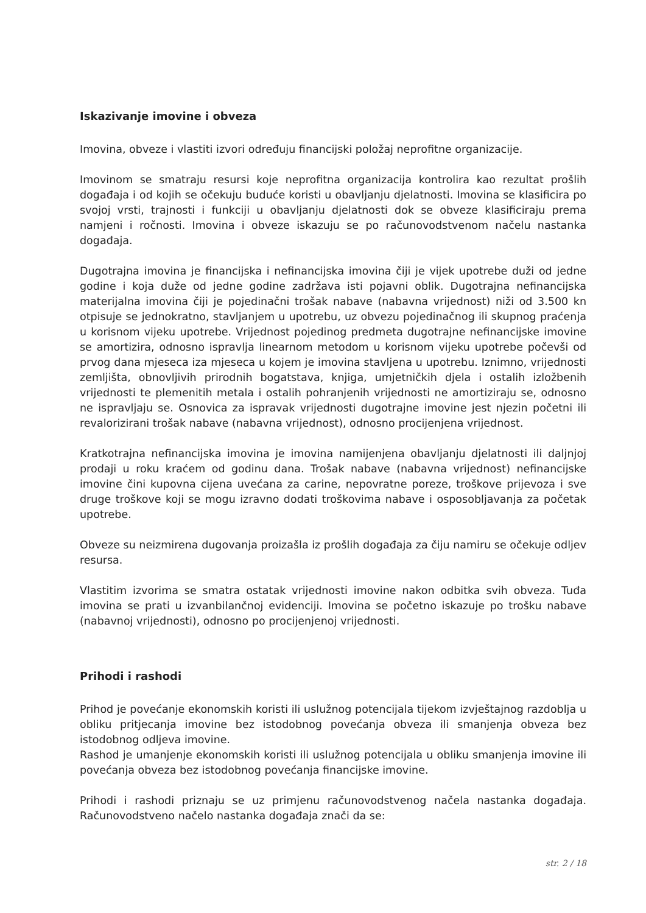Iskazivanje imovine i obveza
Imovina, obveze i vlastiti izvori određuju financijski položaj neprofitne organizacije.
Imovinom se smatraju resursi koje neprofitna organizacija kontrolira kao rezultat prošlih događaja i od kojih se očekuju buduće koristi u obavljanju djelatnosti. Imovina se klasificira po svojoj vrsti, trajnosti i funkciji u obavljanju djelatnosti dok se obveze klasificiraju prema namjeni i ročnosti. Imovina i obveze iskazuju se po računovodstvenom načelu nastanka događaja.
Dugotrajna imovina je financijska i nefinancijska imovina čiji je vijek upotrebe duži od jedne godine i koja duže od jedne godine zadržava isti pojavni oblik. Dugotrajna nefinancijska materijalna imovina čiji je pojedinačni trošak nabave (nabavna vrijednost) niži od 3.500 kn otpisuje se jednokratno, stavljanjem u upotrebu, uz obvezu pojedinačnog ili skupnog praćenja u korisnom vijeku upotrebe. Vrijednost pojedinog predmeta dugotrajne nefinancijske imovine se amortizira, odnosno ispravlja linearnom metodom u korisnom vijeku upotrebe počevši od prvog dana mjeseca iza mjeseca u kojem je imovina stavljena u upotrebu. Iznimno, vrijednosti zemljišta, obnovljivih prirodnih bogatstava, knjiga, umjetničkih djela i ostalih izložbenih vrijednosti te plemenitih metala i ostalih pohranjenih vrijednosti ne amortiziraju se, odnosno ne ispravljaju se. Osnovica za ispravak vrijednosti dugotrajne imovine jest njezin početni ili revalorizirani trošak nabave (nabavna vrijednost), odnosno procijenjena vrijednost.
Kratkotrajna nefinancijska imovina je imovina namijenjena obavljanju djelatnosti ili daljnjoj prodaji u roku kraćem od godinu dana. Trošak nabave (nabavna vrijednost) nefinancijske imovine čini kupovna cijena uvećana za carine, nepovratne poreze, troškove prijevoza i sve druge troškove koji se mogu izravno dodati troškovima nabave i osposobljavanja za početak upotrebe.
Obveze su neizmirena dugovanja proizašla iz prošlih događaja za čiju namiru se očekuje odljev resursa.
Vlastitim izvorima se smatra ostatak vrijednosti imovine nakon odbitka svih obveza. Tuđa imovina se prati u izvanbilančnoj evidenciji. Imovina se početno iskazuje po trošku nabave (nabavnoj vrijednosti), odnosno po procijenjenoj vrijednosti.
Prihodi i rashodi
Prihod je povećanje ekonomskih koristi ili uslužnog potencijala tijekom izvještajnog razdoblja u obliku pritjecanja imovine bez istodobnog povećanja obveza ili smanjenja obveza bez istodobnog odljeva imovine.
Rashod je umanjenje ekonomskih koristi ili uslužnog potencijala u obliku smanjenja imovine ili povećanja obveza bez istodobnog povećanja financijske imovine.
Prihodi i rashodi priznaju se uz primjenu računovodstvenog načela nastanka događaja. Računovodstveno načelo nastanka događaja znači da se:
str. 2 / 18